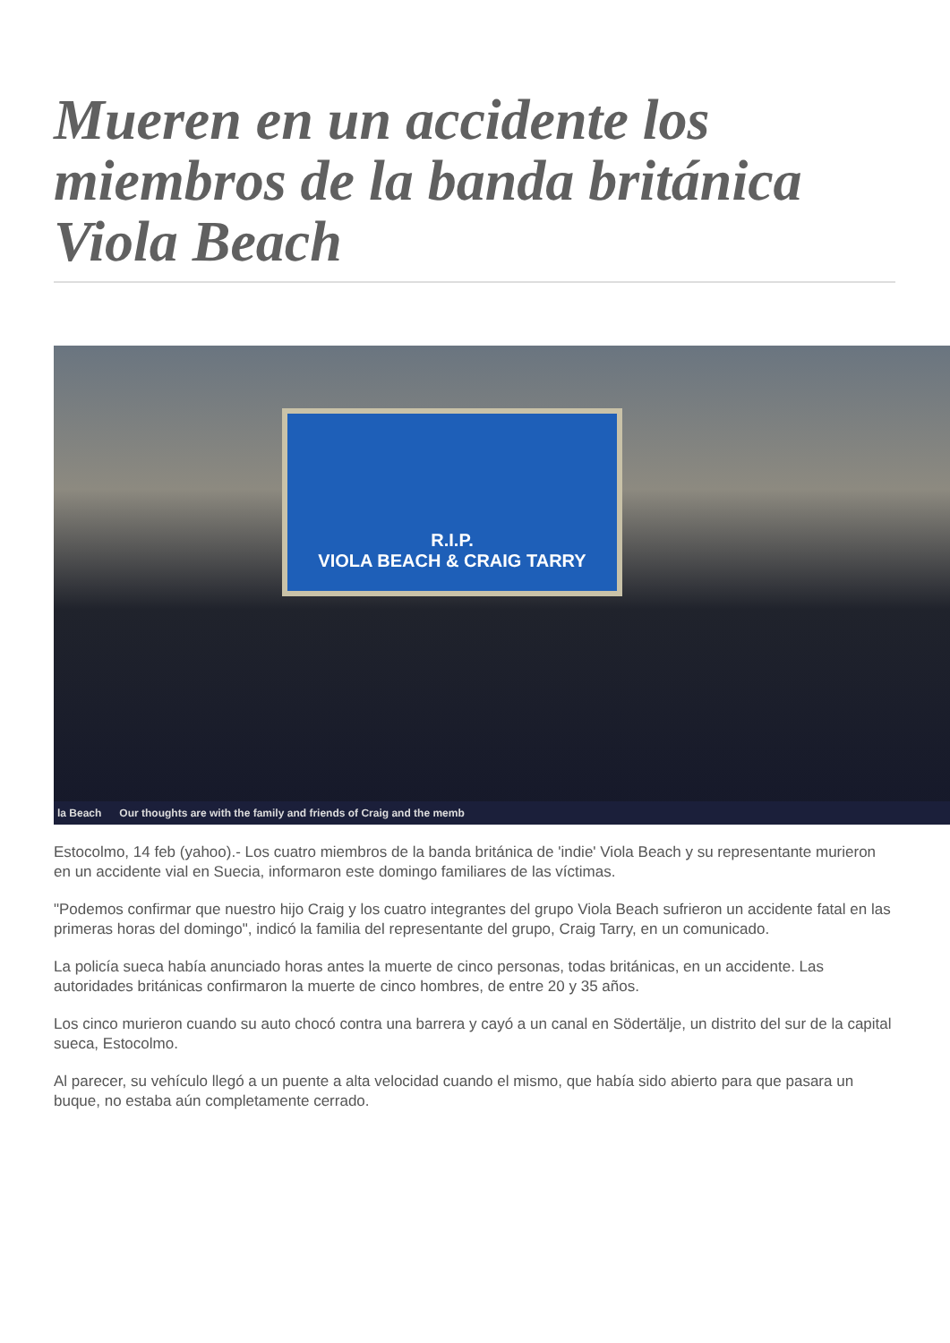Mueren en un accidente los miembros de la banda británica Viola Beach
R.I.P.
VIOLA BEACH & CRAIG TARRY
la Beach Our thoughts are with the family and friends of Craig and the memb
Estocolmo, 14 feb (yahoo).- Los cuatro miembros de la banda británica de 'indie' Viola Beach y su representante murieron en un accidente vial en Suecia, informaron este domingo familiares de las víctimas.
"Podemos confirmar que nuestro hijo Craig y los cuatro integrantes del grupo Viola Beach sufrieron un accidente fatal en las primeras horas del domingo", indicó la familia del representante del grupo, Craig Tarry, en un comunicado.
La policía sueca había anunciado horas antes la muerte de cinco personas, todas británicas, en un accidente. Las autoridades británicas confirmaron la muerte de cinco hombres, de entre 20 y 35 años.
Los cinco murieron cuando su auto chocó contra una barrera y cayó a un canal en Södertälje, un distrito del sur de la capital sueca, Estocolmo.
Al parecer, su vehículo llegó a un puente a alta velocidad cuando el mismo, que había sido abierto para que pasara un buque, no estaba aún completamente cerrado.